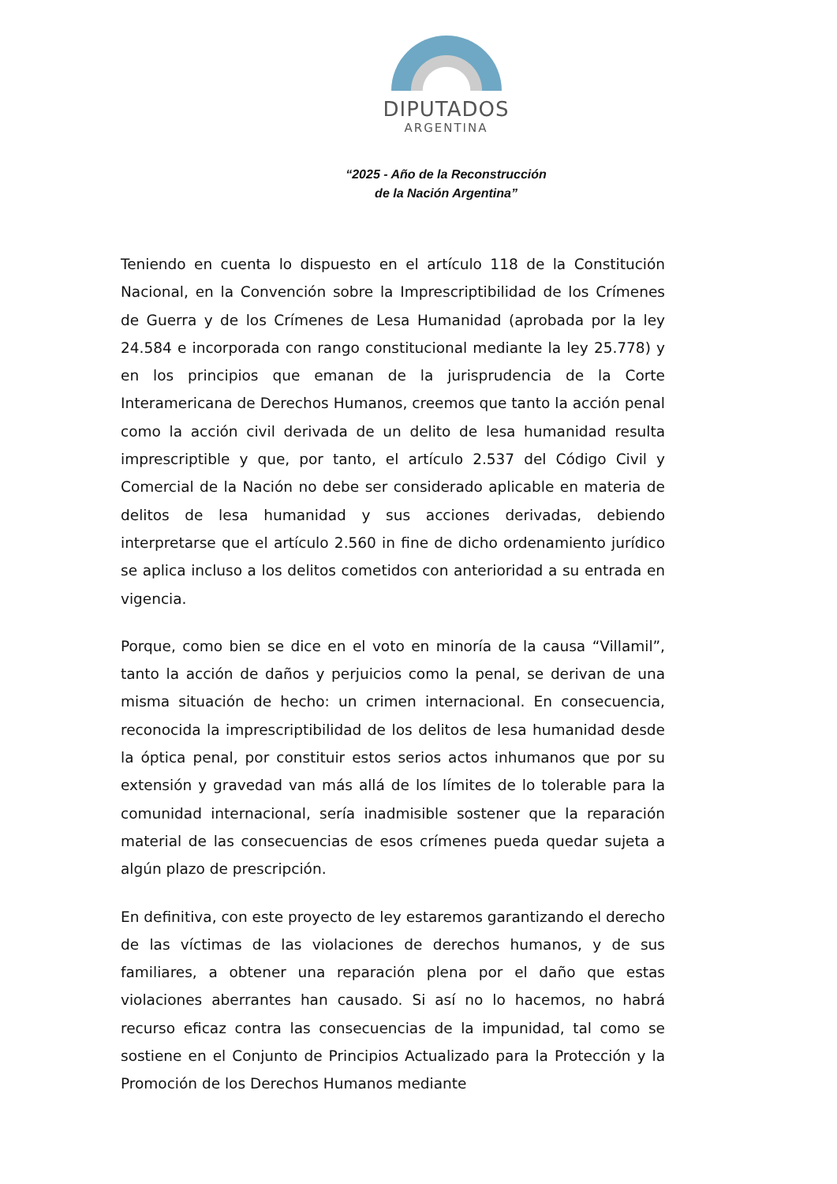DIPUTADOS
ARGENTINA
“2025 - Año de la Reconstrucción
de la Nación Argentina”
Teniendo en cuenta lo dispuesto en el artículo 118 de la Constitución Nacional, en la Convención sobre la Imprescriptibilidad de los Crímenes de Guerra y de los Crímenes de Lesa Humanidad (aprobada por la ley 24.584 e incorporada con rango constitucional mediante la ley 25.778) y en los principios que emanan de la jurisprudencia de la Corte Interamericana de Derechos Humanos, creemos que tanto la acción penal como la acción civil derivada de un delito de lesa humanidad resulta imprescriptible y que, por tanto, el artículo 2.537 del Código Civil y Comercial de la Nación no debe ser considerado aplicable en materia de delitos de lesa humanidad y sus acciones derivadas, debiendo interpretarse que el artículo 2.560 in fine de dicho ordenamiento jurídico se aplica incluso a los delitos cometidos con anterioridad a su entrada en vigencia.
Porque, como bien se dice en el voto en minoría de la causa “Villamil”, tanto la acción de daños y perjuicios como la penal, se derivan de una misma situación de hecho: un crimen internacional. En consecuencia, reconocida la imprescriptibilidad de los delitos de lesa humanidad desde la óptica penal, por constituir estos serios actos inhumanos que por su extensión y gravedad van más allá de los límites de lo tolerable para la comunidad internacional, sería inadmisible sostener que la reparación material de las consecuencias de esos crímenes pueda quedar sujeta a algún plazo de prescripción.
En definitiva, con este proyecto de ley estaremos garantizando el derecho de las víctimas de las violaciones de derechos humanos, y de sus familiares, a obtener una reparación plena por el daño que estas violaciones aberrantes han causado. Si así no lo hacemos, no habrá recurso eficaz contra las consecuencias de la impunidad, tal como se sostiene en el Conjunto de Principios Actualizado para la Protección y la Promoción de los Derechos Humanos mediante